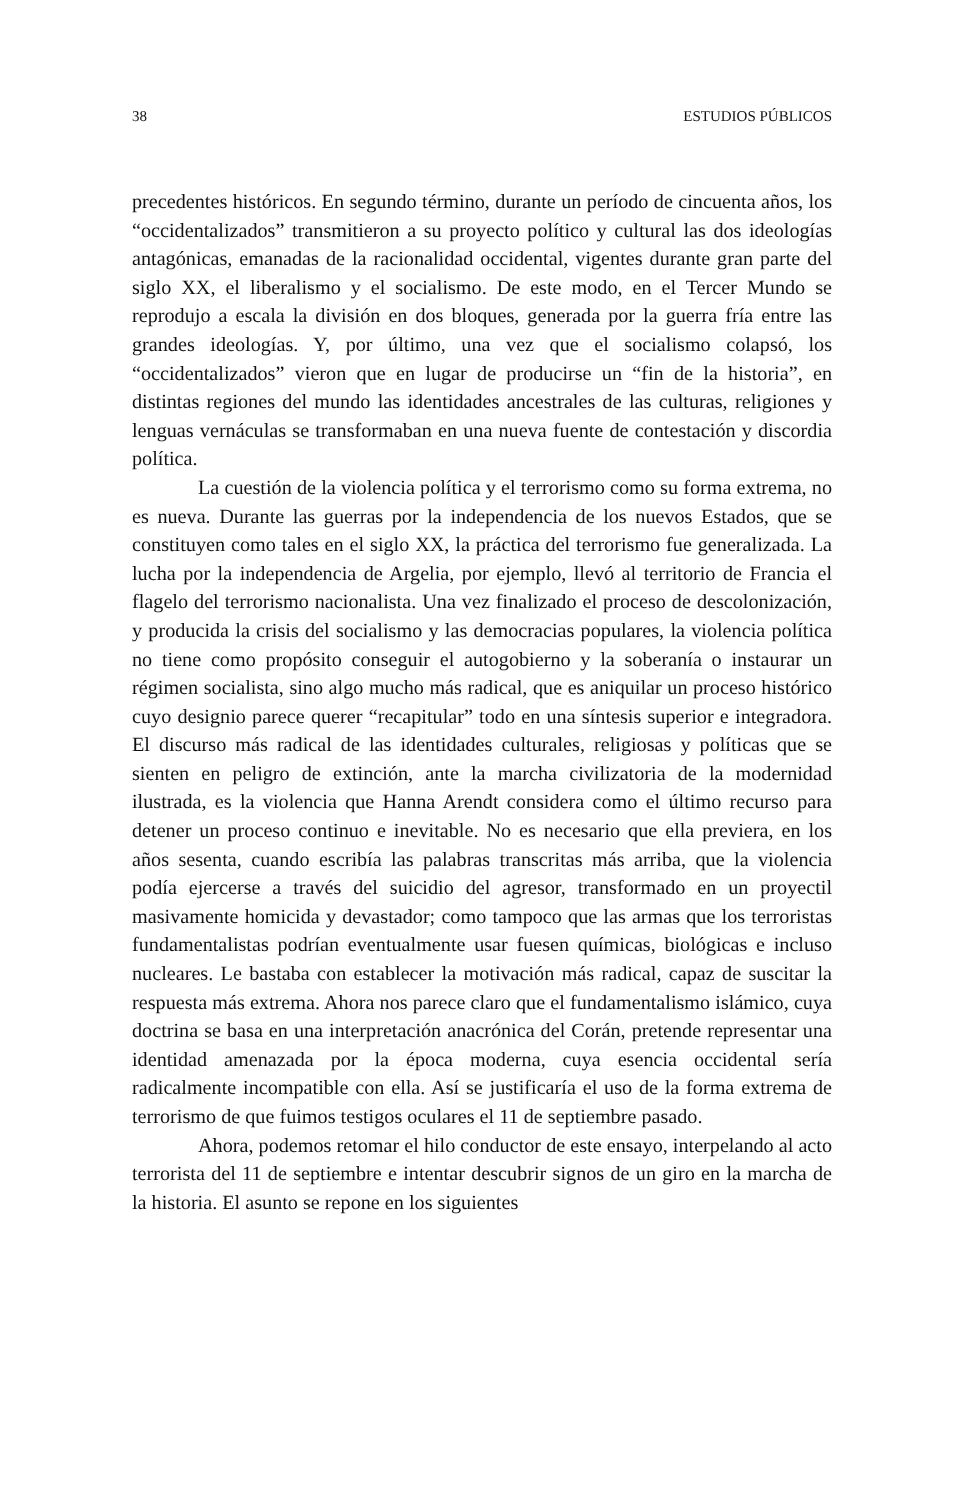38 ESTUDIOS PÚBLICOS
precedentes históricos. En segundo término, durante un período de cincuenta años, los “occidentalizados” transmitieron a su proyecto político y cultural las dos ideologías antagónicas, emanadas de la racionalidad occidental, vigentes durante gran parte del siglo XX, el liberalismo y el socialismo. De este modo, en el Tercer Mundo se reprodujo a escala la división en dos bloques, generada por la guerra fría entre las grandes ideologías. Y, por último, una vez que el socialismo colapsó, los “occidentalizados” vieron que en lugar de producirse un “fin de la historia”, en distintas regiones del mundo las identidades ancestrales de las culturas, religiones y lenguas vernáculas se transformaban en una nueva fuente de contestación y discordia política.
La cuestión de la violencia política y el terrorismo como su forma extrema, no es nueva. Durante las guerras por la independencia de los nuevos Estados, que se constituyen como tales en el siglo XX, la práctica del terrorismo fue generalizada. La lucha por la independencia de Argelia, por ejemplo, llevó al territorio de Francia el flagelo del terrorismo nacionalista. Una vez finalizado el proceso de descolonización, y producida la crisis del socialismo y las democracias populares, la violencia política no tiene como propósito conseguir el autogobierno y la soberanía o instaurar un régimen socialista, sino algo mucho más radical, que es aniquilar un proceso histórico cuyo designio parece querer “recapitular” todo en una síntesis superior e integradora. El discurso más radical de las identidades culturales, religiosas y políticas que se sienten en peligro de extinción, ante la marcha civilizatoria de la modernidad ilustrada, es la violencia que Hanna Arendt considera como el último recurso para detener un proceso continuo e inevitable. No es necesario que ella previera, en los años sesenta, cuando escribía las palabras transcritas más arriba, que la violencia podía ejercerse a través del suicidio del agresor, transformado en un proyectil masivamente homicida y devastador; como tampoco que las armas que los terroristas fundamentalistas podrían eventualmente usar fuesen químicas, biológicas e incluso nucleares. Le bastaba con establecer la motivación más radical, capaz de suscitar la respuesta más extrema. Ahora nos parece claro que el fundamentalismo islámico, cuya doctrina se basa en una interpretación anacrónica del Corán, pretende representar una identidad amenazada por la época moderna, cuya esencia occidental sería radicalmente incompatible con ella. Así se justificaría el uso de la forma extrema de terrorismo de que fuimos testigos oculares el 11 de septiembre pasado.
Ahora, podemos retomar el hilo conductor de este ensayo, interpelando al acto terrorista del 11 de septiembre e intentar descubrir signos de un giro en la marcha de la historia. El asunto se repone en los siguientes